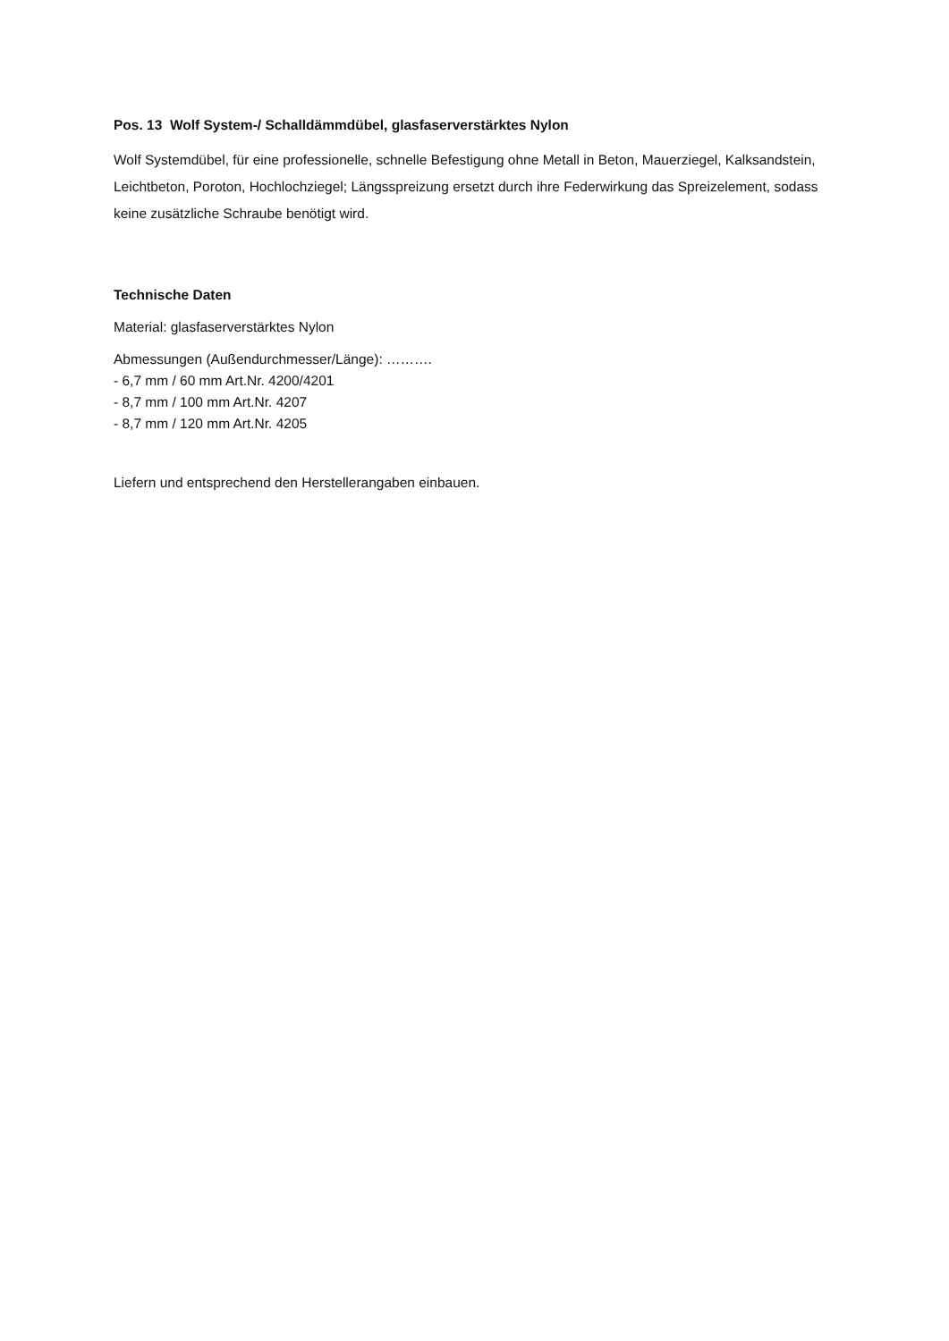Pos. 13 Wolf System-/ Schalldämmdübel, glasfaserverstärktes Nylon
Wolf Systemdübel, für eine professionelle, schnelle Befestigung ohne Metall in Beton, Mauerziegel, Kalksandstein, Leichtbeton, Poroton, Hochlochziegel; Längsspreizung ersetzt durch ihre Federwirkung das Spreizelement, sodass keine zusätzliche Schraube benötigt wird.
Technische Daten
Material: glasfaserverstärktes Nylon
Abmessungen (Außendurchmesser/Länge): ……….
- 6,7 mm / 60 mm Art.Nr. 4200/4201
- 8,7 mm / 100 mm Art.Nr. 4207
- 8,7 mm / 120 mm Art.Nr. 4205
Liefern und entsprechend den Herstellerangaben einbauen.